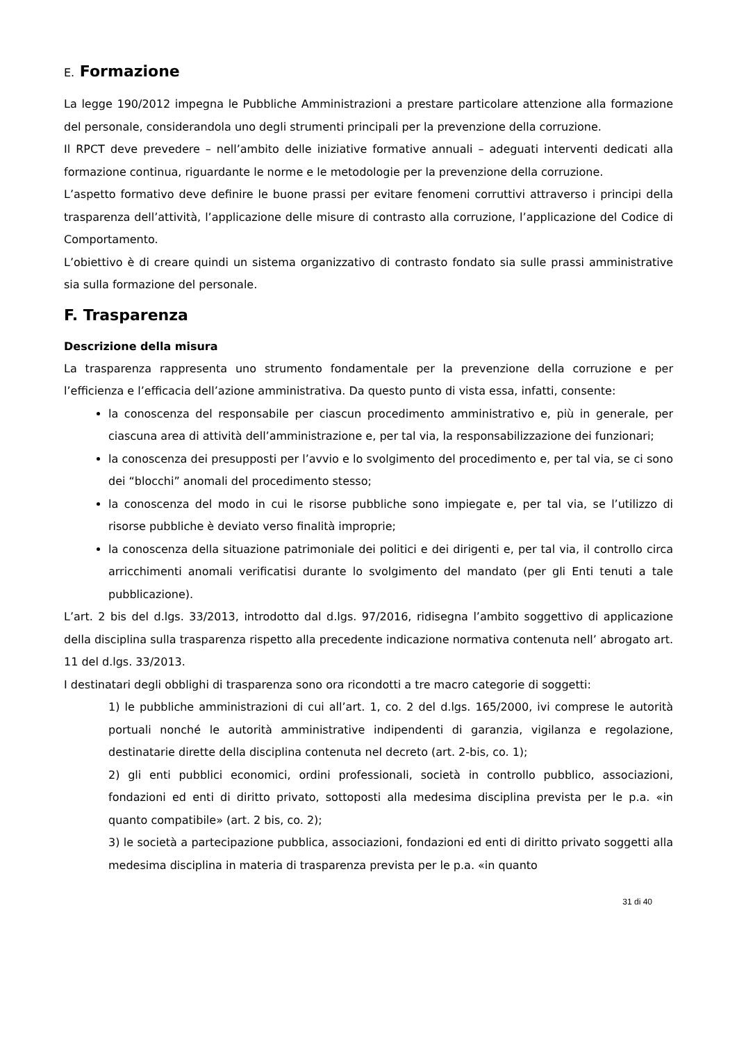E. Formazione
La legge 190/2012 impegna le Pubbliche Amministrazioni a prestare particolare attenzione alla formazione del personale, considerandola uno degli strumenti principali per la prevenzione della corruzione.
Il RPCT deve prevedere – nell’ambito delle iniziative formative annuali – adeguati interventi dedicati alla formazione continua, riguardante le norme e le metodologie per la prevenzione della corruzione.
L’aspetto formativo deve definire le buone prassi per evitare fenomeni corruttivi attraverso i principi della trasparenza dell’attività, l’applicazione delle misure di contrasto alla corruzione, l’applicazione del Codice di Comportamento.
L’obiettivo è di creare quindi un sistema organizzativo di contrasto fondato sia sulle prassi amministrative sia sulla formazione del personale.
F. Trasparenza
Descrizione della misura
La trasparenza rappresenta uno strumento fondamentale per la prevenzione della corruzione e per l’efficienza e l’efficacia dell’azione amministrativa. Da questo punto di vista essa, infatti, consente:
la conoscenza del responsabile per ciascun procedimento amministrativo e, più in generale, per ciascuna area di attività dell’amministrazione e, per tal via, la responsabilizzazione dei funzionari;
la conoscenza dei presupposti per l’avvio e lo svolgimento del procedimento e, per tal via, se ci sono dei “blocchi” anomali del procedimento stesso;
la conoscenza del modo in cui le risorse pubbliche sono impiegate e, per tal via, se l’utilizzo di risorse pubbliche è deviato verso finalità improprie;
la conoscenza della situazione patrimoniale dei politici e dei dirigenti e, per tal via, il controllo circa arricchimenti anomali verificatisi durante lo svolgimento del mandato (per gli Enti tenuti a tale pubblicazione).
L’art. 2 bis del d.lgs. 33/2013, introdotto dal d.lgs. 97/2016, ridisegna l’ambito soggettivo di applicazione della disciplina sulla trasparenza rispetto alla precedente indicazione normativa contenuta nell’ abrogato art. 11 del d.lgs. 33/2013.
I destinatari degli obblighi di trasparenza sono ora ricondotti a tre macro categorie di soggetti:
1) le pubbliche amministrazioni di cui all’art. 1, co. 2 del d.lgs. 165/2000, ivi comprese le autorità portuali nonché le autorità amministrative indipendenti di garanzia, vigilanza e regolazione, destinatarie dirette della disciplina contenuta nel decreto (art. 2-bis, co. 1);
2) gli enti pubblici economici, ordini professionali, società in controllo pubblico, associazioni, fondazioni ed enti di diritto privato, sottoposti alla medesima disciplina prevista per le p.a. «in quanto compatibile» (art. 2 bis, co. 2);
3) le società a partecipazione pubblica, associazioni, fondazioni ed enti di diritto privato soggetti alla medesima disciplina in materia di trasparenza prevista per le p.a. «in quanto
31 di 40